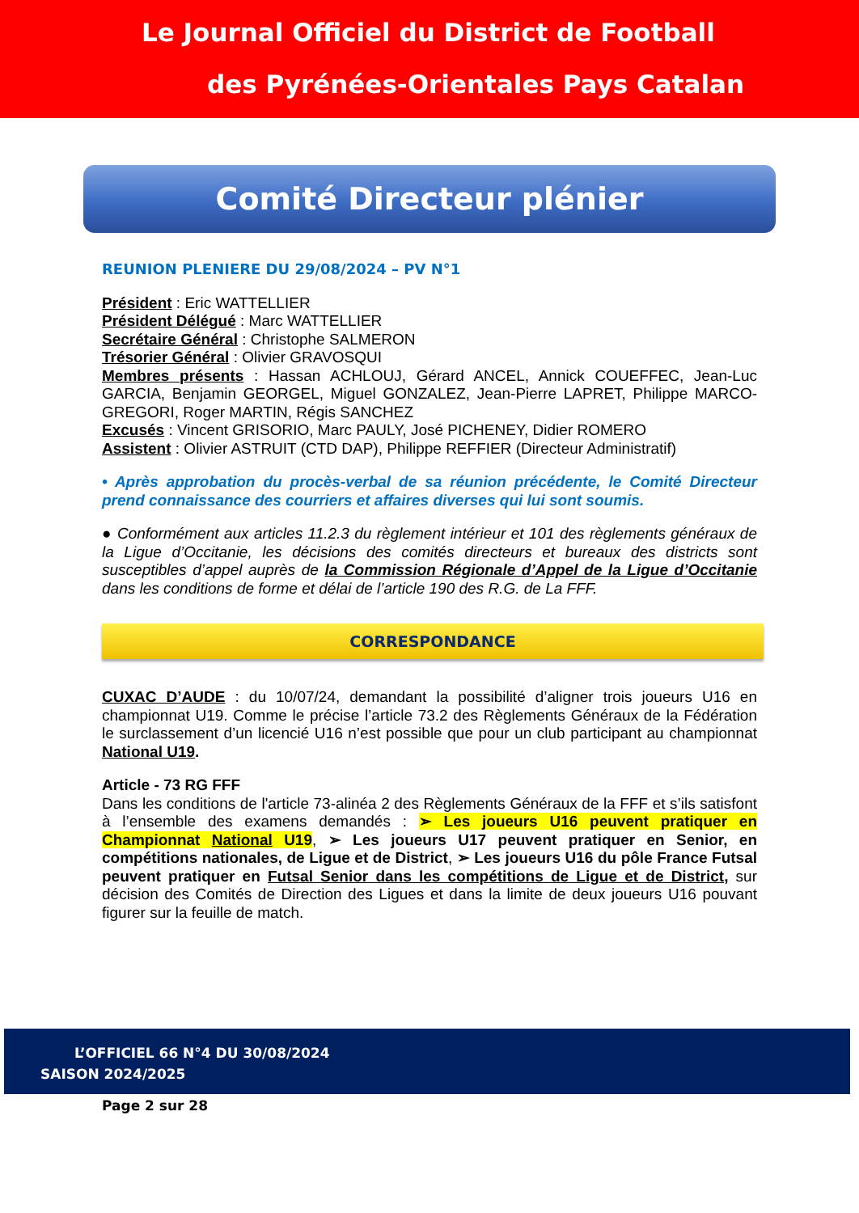Le Journal Officiel du District de Football
des Pyrénées-Orientales Pays Catalan
Comité Directeur plénier
REUNION PLENIERE DU 29/08/2024 – PV N°1
Président : Eric WATTELLIER
Président Délégué : Marc WATTELLIER
Secrétaire Général : Christophe SALMERON
Trésorier Général : Olivier GRAVOSQUI
Membres présents : Hassan ACHLOUJ, Gérard ANCEL, Annick COUEFFEC, Jean-Luc GARCIA, Benjamin GEORGEL, Miguel GONZALEZ, Jean-Pierre LAPRET, Philippe MARCO-GREGORI, Roger MARTIN, Régis SANCHEZ
Excusés : Vincent GRISORIO, Marc PAULY, José PICHENEY, Didier ROMERO
Assistent : Olivier ASTRUIT (CTD DAP), Philippe REFFIER (Directeur Administratif)
• Après approbation du procès-verbal de sa réunion précédente, le Comité Directeur prend connaissance des courriers et affaires diverses qui lui sont soumis.
● Conformément aux articles 11.2.3 du règlement intérieur et 101 des règlements généraux de la Ligue d’Occitanie, les décisions des comités directeurs et bureaux des districts sont susceptibles d’appel auprès de la Commission Régionale d’Appel de la Ligue d’Occitanie dans les conditions de forme et délai de l’article 190 des R.G. de La FFF.
CORRESPONDANCE
CUXAC D’AUDE : du 10/07/24, demandant la possibilité d’aligner trois joueurs U16 en championnat U19. Comme le précise l’article 73.2 des Règlements Généraux de la Fédération le surclassement d’un licencié U16 n’est possible que pour un club participant au championnat National U19.
Article - 73 RG FFF
Dans les conditions de l'article 73-alinéa 2 des Règlements Généraux de la FFF et s’ils satisfont à l’ensemble des examens demandés : ➢ Les joueurs U16 peuvent pratiquer en Championnat National U19, ➢ Les joueurs U17 peuvent pratiquer en Senior, en compétitions nationales, de Ligue et de District, ➢ Les joueurs U16 du pôle France Futsal peuvent pratiquer en Futsal Senior dans les compétitions de Ligue et de District, sur décision des Comités de Direction des Ligues et dans la limite de deux joueurs U16 pouvant figurer sur la feuille de match.
L’OFFICIEL 66 N°4 DU 30/08/2024
SAISON 2024/2025
Page 2 sur 28